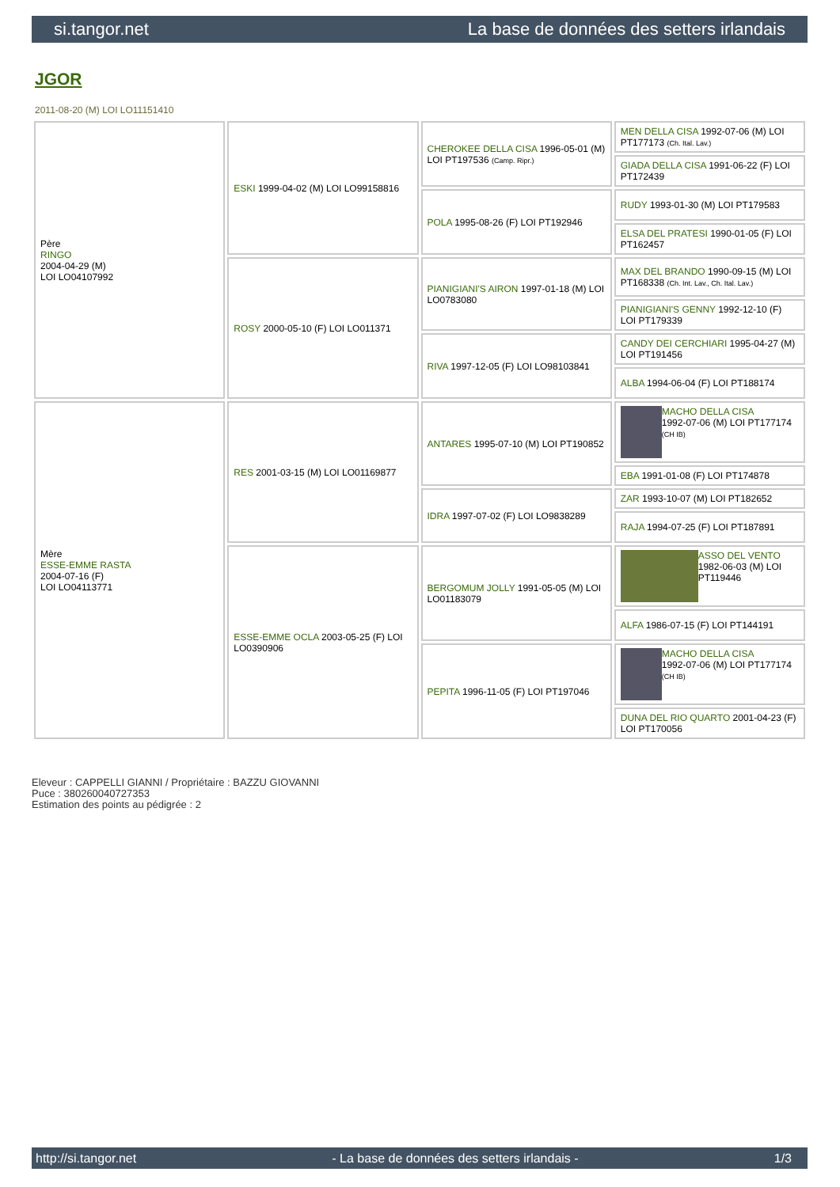si.tangor.net La base de données des setters irlandais
JGOR
2011-08-20 (M) LOI LO11151410
| Père RINGO 2004-04-29 (M) LOI LO04107992 | ESKI 1999-04-02 (M) LOI LO99158816 | CHEROKEE DELLA CISA 1996-05-01 (M) LOI PT197536 (Camp. Ripr.) | MEN DELLA CISA 1992-07-06 (M) LOI PT177173 (Ch. Ital. Lav.) |
| | | | GIADA DELLA CISA 1991-06-22 (F) LOI PT172439 |
| | | POLA 1995-08-26 (F) LOI PT192946 | RUDY 1993-01-30 (M) LOI PT179583 |
| | | | ELSA DEL PRATESI 1990-01-05 (F) LOI PT162457 |
| | ROSY 2000-05-10 (F) LOI LO011371 | PIANIGIANI'S AIRON 1997-01-18 (M) LOI LO0783080 | MAX DEL BRANDO 1990-09-15 (M) LOI PT168338 (Ch. Int. Lav., Ch. Ital. Lav.) |
| | | | PIANIGIANI'S GENNY 1992-12-10 (F) LOI PT179339 |
| | | RIVA 1997-12-05 (F) LOI LO98103841 | CANDY DEI CERCHIARI 1995-04-27 (M) LOI PT191456 |
| | | | ALBA 1994-06-04 (F) LOI PT188174 |
| Mère ESSE-EMME RASTA 2004-07-16 (F) LOI LO04113771 | RES 2001-03-15 (M) LOI LO01169877 | ANTARES 1995-07-10 (M) LOI PT190852 | MACHO DELLA CISA 1992-07-06 (M) LOI PT177174 (CH IB) |
| | | | EBA 1991-01-08 (F) LOI PT174878 |
| | | IDRA 1997-07-02 (F) LOI LO9838289 | ZAR 1993-10-07 (M) LOI PT182652 |
| | | | RAJA 1994-07-25 (F) LOI PT187891 |
| | ESSE-EMME OCLA 2003-05-25 (F) LOI LO0390906 | BERGOMUM JOLLY 1991-05-05 (M) LOI LO01183079 | ASSO DEL VENTO 1982-06-03 (M) LOI PT119446 |
| | | | ALFA 1986-07-15 (F) LOI PT144191 |
| | | PEPITA 1996-11-05 (F) LOI PT197046 | MACHO DELLA CISA 1992-07-06 (M) LOI PT177174 (CH IB) |
| | | | DUNA DEL RIO QUARTO 2001-04-23 (F) LOI PT170056 |
Eleveur : CAPPELLI GIANNI / Propriétaire : BAZZU GIOVANNI
Puce : 380260040727353
Estimation des points au pédigrée : 2
http://si.tangor.net - La base de données des setters irlandais - 1/3